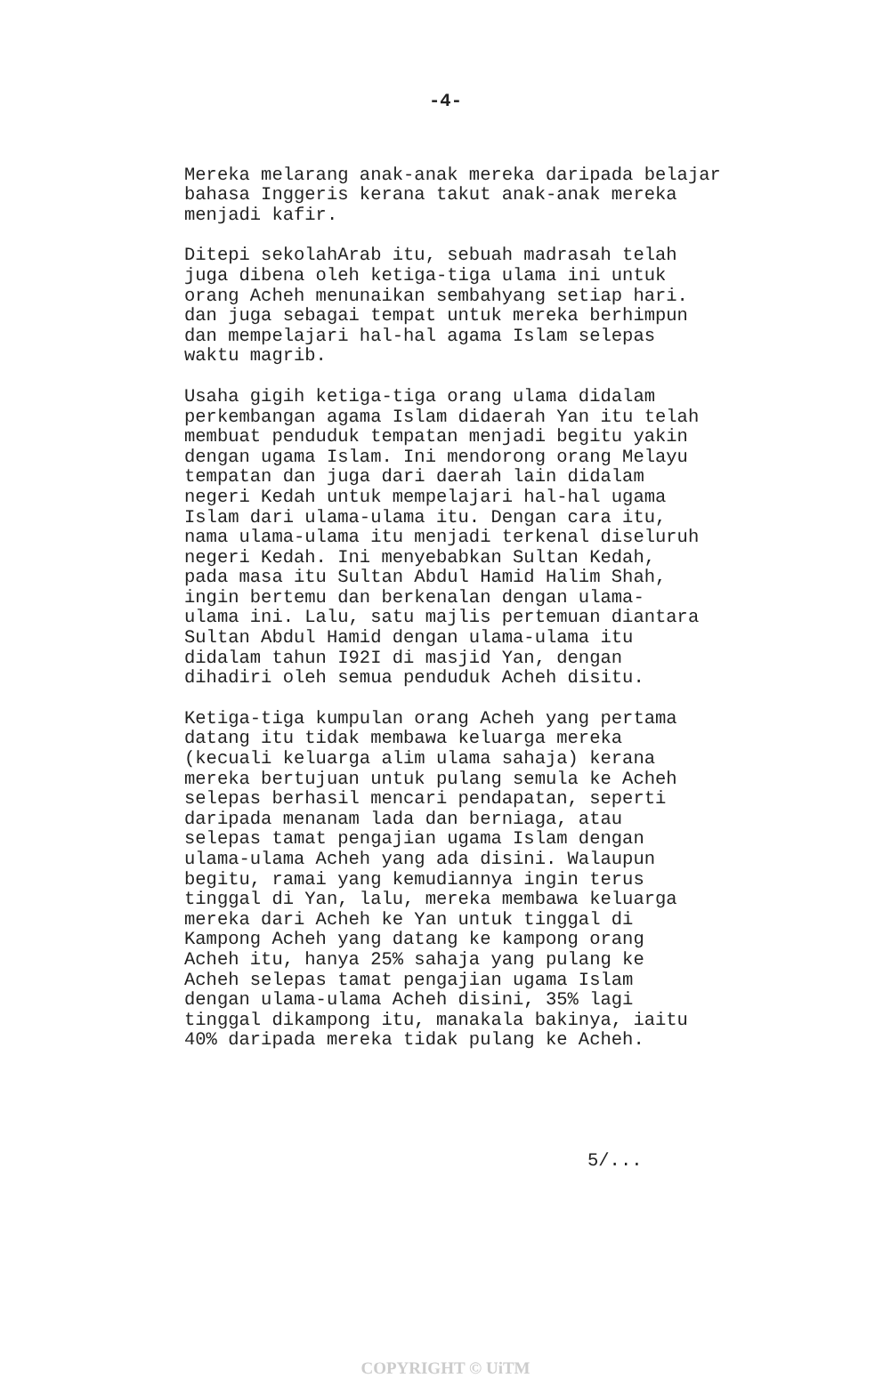-4-
Mereka melarang anak-anak mereka daripada belajar bahasa Inggeris kerana takut anak-anak mereka menjadi kafir.
Ditepi sekolahArab itu, sebuah madrasah telah juga dibena oleh ketiga-tiga ulama ini untuk orang Acheh menunaikan sembahyang setiap hari. dan juga sebagai tempat untuk mereka berhimpun dan mempelajari hal-hal agama Islam selepas waktu magrib.
Usaha gigih ketiga-tiga orang ulama didalam perkembangan agama Islam didaerah Yan itu telah membuat penduduk tempatan menjadi begitu yakin dengan ugama Islam. Ini mendorong orang Melayu tempatan dan juga dari daerah lain didalam negeri Kedah untuk mempelajari hal-hal ugama Islam dari ulama-ulama itu. Dengan cara itu, nama ulama-ulama itu menjadi terkenal diseluruh negeri Kedah. Ini menyebabkan Sultan Kedah, pada masa itu Sultan Abdul Hamid Halim Shah, ingin bertemu dan berkenalan dengan ulama- ulama ini. Lalu, satu majlis pertemuan diantara Sultan Abdul Hamid dengan ulama-ulama itu didalam tahun I92I di masjid Yan, dengan dihadiri oleh semua penduduk Acheh disitu.
Ketiga-tiga kumpulan orang Acheh yang pertama datang itu tidak membawa keluarga mereka (kecuali keluarga alim ulama sahaja) kerana mereka bertujuan untuk pulang semula ke Acheh selepas berhasil mencari pendapatan, seperti daripada menanam lada dan berniaga, atau selepas tamat pengajian ugama Islam dengan ulama-ulama Acheh yang ada disini. Walaupun begitu, ramai yang kemudiannya ingin terus tinggal di Yan, lalu, mereka membawa keluarga mereka dari Acheh ke Yan untuk tinggal di Kampong Acheh yang datang ke kampong orang Acheh itu, hanya 25% sahaja yang pulang ke Acheh selepas tamat pengajian ugama Islam dengan ulama-ulama Acheh disini, 35% lagi tinggal dikampong itu, manakala bakinya, iaitu 40% daripada mereka tidak pulang ke Acheh.
5/...
COPYRIGHT © UiTM